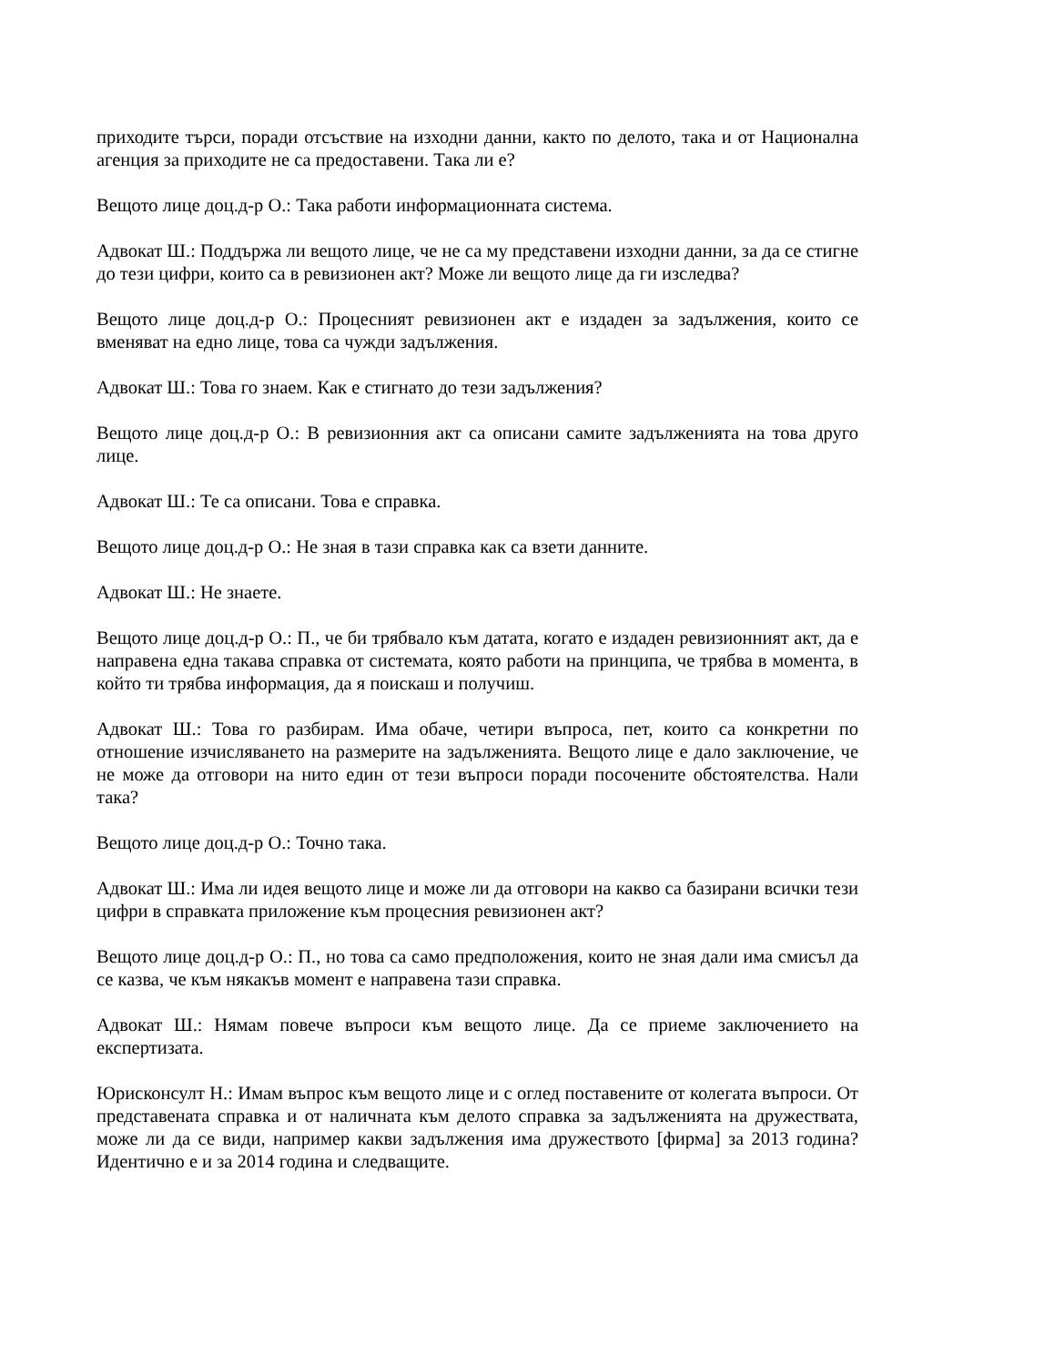приходите търси, поради отсъствие на изходни данни, както по делото, така и от Национална агенция за приходите не са предоставени. Така ли е?
Вещото лице доц.д-р О.: Така работи информационната система.
Адвокат Ш.: Поддържа ли вещото лице, че не са му представени изходни данни, за да се стигне до тези цифри, които са в ревизионен акт? Може ли вещото лице да ги изследва?
Вещото лице доц.д-р О.: Процесният ревизионен акт е издаден за задължения, които се вменяват на едно лице, това са чужди задължения.
Адвокат Ш.: Това го знаем. Как е стигнато до тези задължения?
Вещото лице доц.д-р О.: В ревизионния акт са описани самите задълженията на това друго лице.
Адвокат Ш.: Те са описани. Това е справка.
Вещото лице доц.д-р О.: Не зная в тази справка как са взети данните.
Адвокат Ш.: Не знаете.
Вещото лице доц.д-р О.: П., че би трябвало към датата, когато е издаден ревизионният акт, да е направена една такава справка от системата, която работи на принципа, че трябва в момента, в който ти трябва информация, да я поискаш и получиш.
Адвокат Ш.: Това го разбирам. Има обаче, четири въпроса, пет, които са конкретни по отношение изчисляването на размерите на задълженията. Вещото лице е дало заключение, че не може да отговори на нито един от тези въпроси поради посочените обстоятелства. Нали така?
Вещото лице доц.д-р О.: Точно така.
Адвокат Ш.: Има ли идея вещото лице и може ли да отговори на какво са базирани всички тези цифри в справката приложение към процесния ревизионен акт?
Вещото лице доц.д-р О.: П., но това са само предположения, които не зная дали има смисъл да се казва, че към някакъв момент е направена тази справка.
Адвокат Ш.: Нямам повече въпроси към вещото лице. Да се приеме заключението на експертизата.
Юрисконсулт Н.: Имам въпрос към вещото лице и с оглед поставените от колегата въпроси. От представената справка и от наличната към делото справка за задълженията на дружествата, може ли да се види, например какви задължения има дружеството [фирма] за 2013 година? Идентично е и за 2014 година и следващите.